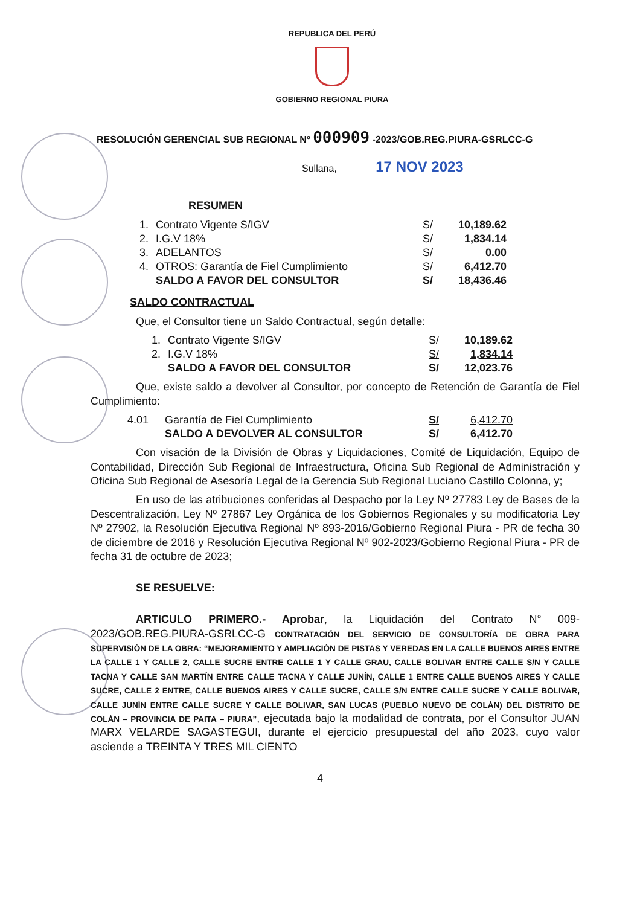REPUBLICA DEL PERÚ
GOBIERNO REGIONAL PIURA
RESOLUCIÓN GERENCIAL SUB REGIONAL Nº 000909 -2023/GOB.REG.PIURA-GSRLCC-G
Sullana, 17 NOV 2023
RESUMEN
| 1. | Contrato Vigente S/IGV | S/ | 10,189.62 |
| 2. | I.G.V 18% | S/ | 1,834.14 |
| 3. | ADELANTOS | S/ | 0.00 |
| 4. | OTROS: Garantía de Fiel Cumplimiento | S/ | 6,412.70 |
| | SALDO A FAVOR DEL CONSULTOR | S/ | 18,436.46 |
SALDO CONTRACTUAL
Que, el Consultor tiene un Saldo Contractual, según detalle:
| 1. | Contrato Vigente S/IGV | S/ | 10,189.62 |
| 2. | I.G.V 18% | S/ | 1,834.14 |
| | SALDO A FAVOR DEL CONSULTOR | S/ | 12,023.76 |
Que, existe saldo a devolver al Consultor, por concepto de Retención de Garantía de Fiel Cumplimiento:
| 4.01 | Garantía de Fiel Cumplimiento | S/ | 6,412.70 |
| | SALDO A DEVOLVER AL CONSULTOR | S/ | 6,412.70 |
Con visación de la División de Obras y Liquidaciones, Comité de Liquidación, Equipo de Contabilidad, Dirección Sub Regional de Infraestructura, Oficina Sub Regional de Administración y Oficina Sub Regional de Asesoría Legal de la Gerencia Sub Regional Luciano Castillo Colonna, y;
En uso de las atribuciones conferidas al Despacho por la Ley Nº 27783 Ley de Bases de la Descentralización, Ley Nº 27867 Ley Orgánica de los Gobiernos Regionales y su modificatoria Ley Nº 27902, la Resolución Ejecutiva Regional Nº 893-2016/Gobierno Regional Piura - PR de fecha 30 de diciembre de 2016 y Resolución Ejecutiva Regional Nº 902-2023/Gobierno Regional Piura - PR de fecha 31 de octubre de 2023;
SE RESUELVE:
ARTICULO PRIMERO.- Aprobar, la Liquidación del Contrato N° 009-2023/GOB.REG.PIURA-GSRLCC-G CONTRATACIÓN DEL SERVICIO DE CONSULTORÍA DE OBRA PARA SUPERVISIÓN DE LA OBRA: “MEJORAMIENTO Y AMPLIACIÓN DE PISTAS Y VEREDAS EN LA CALLE BUENOS AIRES ENTRE LA CALLE 1 Y CALLE 2, CALLE SUCRE ENTRE CALLE 1 Y CALLE GRAU, CALLE BOLIVAR ENTRE CALLE S/N Y CALLE TACNA Y CALLE SAN MARTÍN ENTRE CALLE TACNA Y CALLE JUNÍN, CALLE 1 ENTRE CALLE BUENOS AIRES Y CALLE SUCRE, CALLE 2 ENTRE, CALLE BUENOS AIRES Y CALLE SUCRE, CALLE S/N ENTRE CALLE SUCRE Y CALLE BOLIVAR, CALLE JUNÍN ENTRE CALLE SUCRE Y CALLE BOLIVAR, SAN LUCAS (PUEBLO NUEVO DE COLÁN) DEL DISTRITO DE COLÁN – PROVINCIA DE PAITA – PIURA”, ejecutada bajo la modalidad de contrata, por el Consultor JUAN MARX VELARDE SAGASTEGUI, durante el ejercicio presupuestal del año 2023, cuyo valor asciende a TREINTA Y TRES MIL CIENTO
4